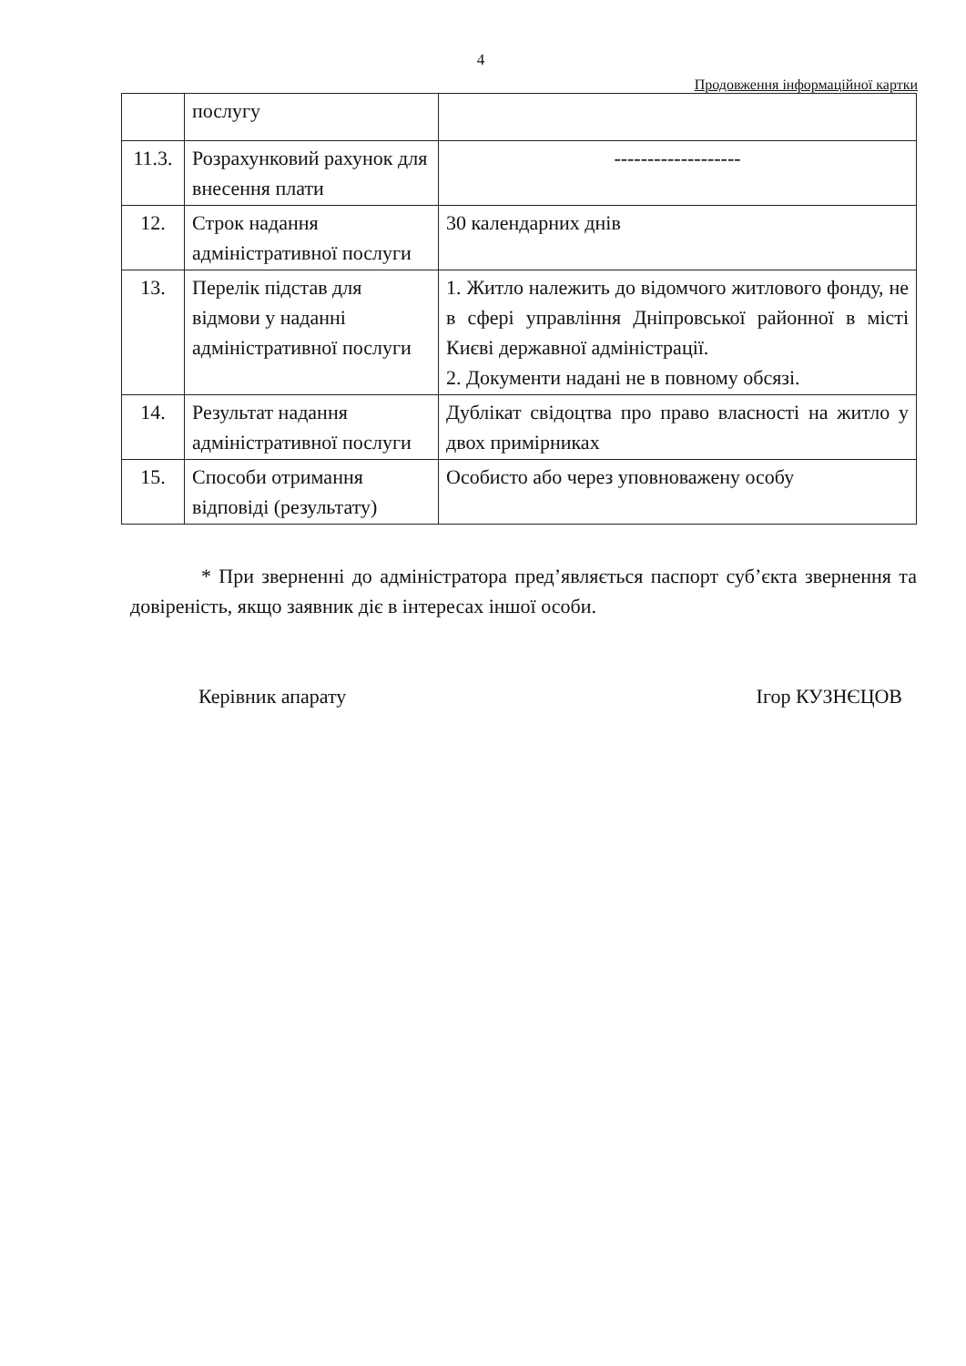4
Продовження інформаційної картки
| | послугу | |
| 11.3. | Розрахунковий рахунок для внесення плати | ------------------- |
| 12. | Строк надання адміністративної послуги | 30 календарних днів |
| 13. | Перелік підстав для відмови у наданні адміністративної послуги | 1. Житло належить до відомчого житлового фонду, не в сфері управління Дніпровської районної в місті Києві державної адміністрації. 2. Документи надані не в повному обсязі. |
| 14. | Результат надання адміністративної послуги | Дублікат свідоцтва про право власності на житло у двох примірниках |
| 15. | Способи отримання відповіді (результату) | Особисто або через уповноважену особу |
* При зверненні до адміністратора пред’являється паспорт суб’єкта звернення та довіреність, якщо заявник діє в інтересах іншої особи.
Керівник апарату Ігор КУЗНЄЦОВ